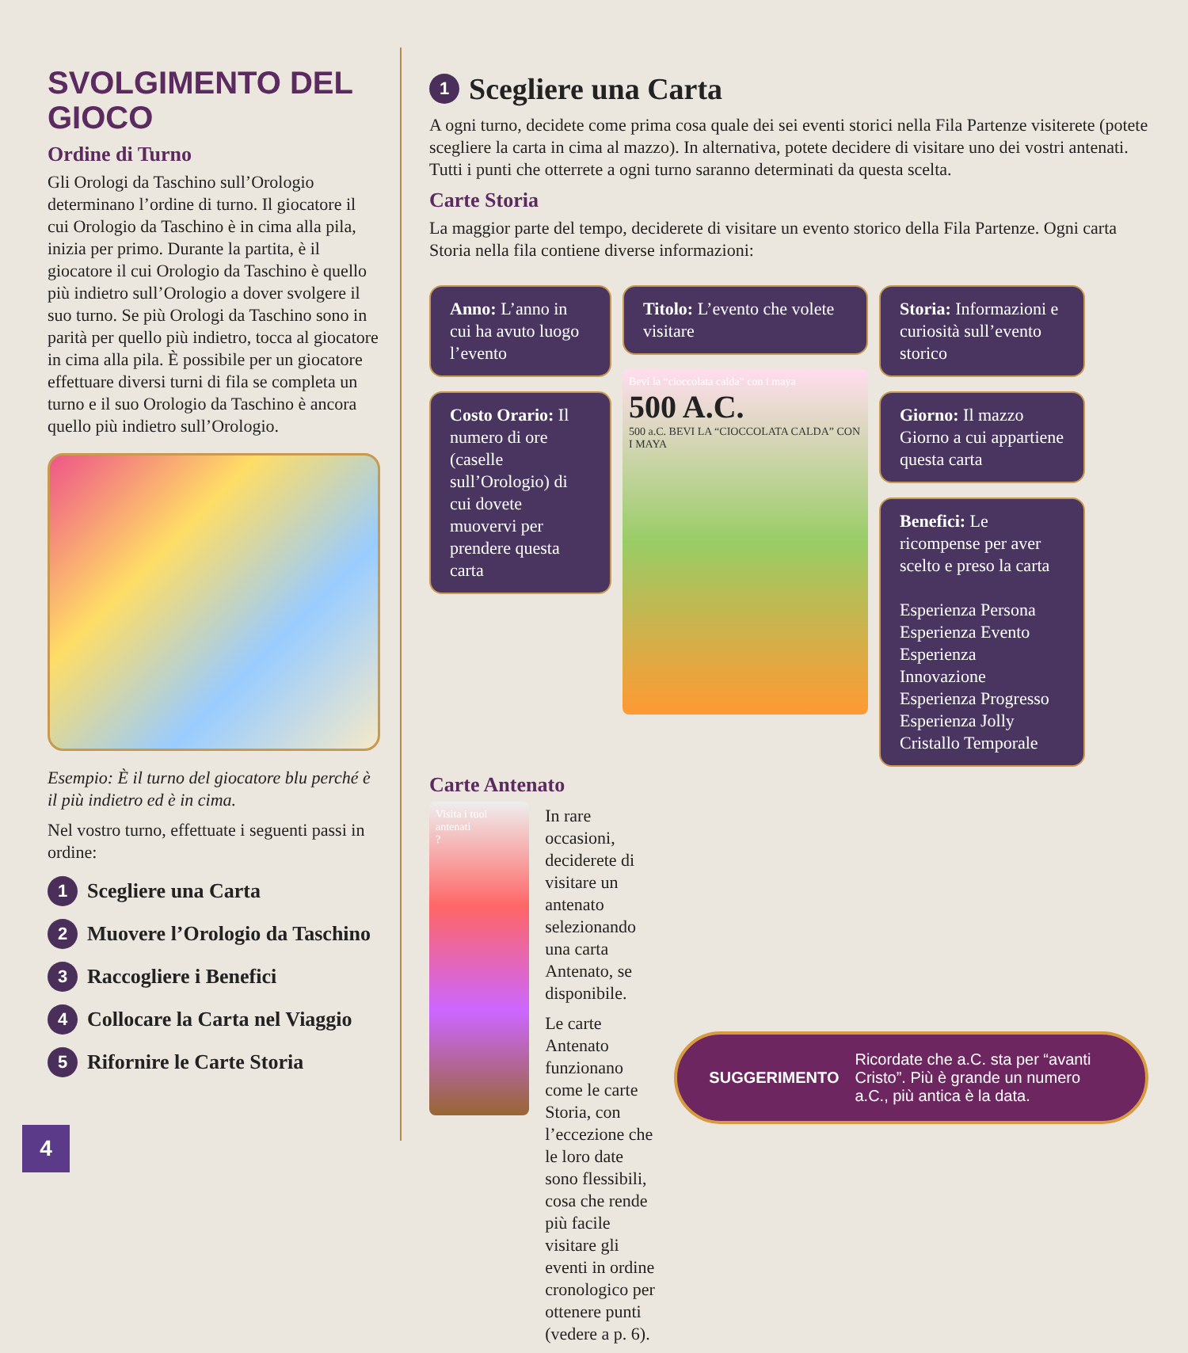SVOLGIMENTO DEL GIOCO
Ordine di Turno
Gli Orologi da Taschino sull’Orologio determinano l’ordine di turno. Il giocatore il cui Orologio da Taschino è in cima alla pila, inizia per primo. Durante la partita, è il giocatore il cui Orologio da Taschino è quello più indietro sull’Orologio a dover svolgere il suo turno. Se più Orologi da Taschino sono in parità per quello più indietro, tocca al giocatore in cima alla pila. È possibile per un giocatore effettuare diversi turni di fila se completa un turno e il suo Orologio da Taschino è ancora quello più indietro sull’Orologio.
Esempio: È il turno del giocatore blu perché è il più indietro ed è in cima.
Nel vostro turno, effettuate i seguenti passi in ordine:
1 Scegliere una Carta
2 Muovere l’Orologio da Taschino
3 Raccogliere i Benefici
4 Collocare la Carta nel Viaggio
5 Rifornire le Carte Storia
1 Scegliere una Carta
A ogni turno, decidete come prima cosa quale dei sei eventi storici nella Fila Partenze visiterete (potete scegliere la carta in cima al mazzo). In alternativa, potete decidere di visitare uno dei vostri antenati. Tutti i punti che otterrete a ogni turno saranno determinati da questa scelta.
Carte Storia
La maggior parte del tempo, deciderete di visitare un evento storico della Fila Partenze. Ogni carta Storia nella fila contiene diverse informazioni:
Anno: L’anno in cui ha avuto luogo l’evento
Costo Orario: Il numero di ore (caselle sull’Orologio) di cui dovete muovervi per prendere questa carta
Titolo: L’evento che volete visitare
Bevi la “cioccolata calda” con i maya
500 A.C.
500 a.C. BEVI LA “CIOCCOLATA CALDA” CON I MAYA
Storia: Informazioni e curiosità sull’evento storico
Giorno: Il mazzo Giorno a cui appartiene questa carta
Benefici: Le ricompense per aver scelto e preso la carta
Esperienza Persona
Esperienza Evento
Esperienza Innovazione
Esperienza Progresso
Esperienza Jolly
Cristallo Temporale
Carte Antenato
Visita i tuoi antenati
?
In rare occasioni, deciderete di visitare un antenato selezionando una carta Antenato, se disponibile.
Le carte Antenato funzionano come le carte Storia, con l’eccezione che le loro date sono flessibili, cosa che rende più facile visitare gli eventi in ordine cronologico per ottenere punti (vedere a p. 6).
SUGGERIMENTO Ricordate che a.C. sta per “avanti Cristo”. Più è grande un numero a.C., più antica è la data.
4